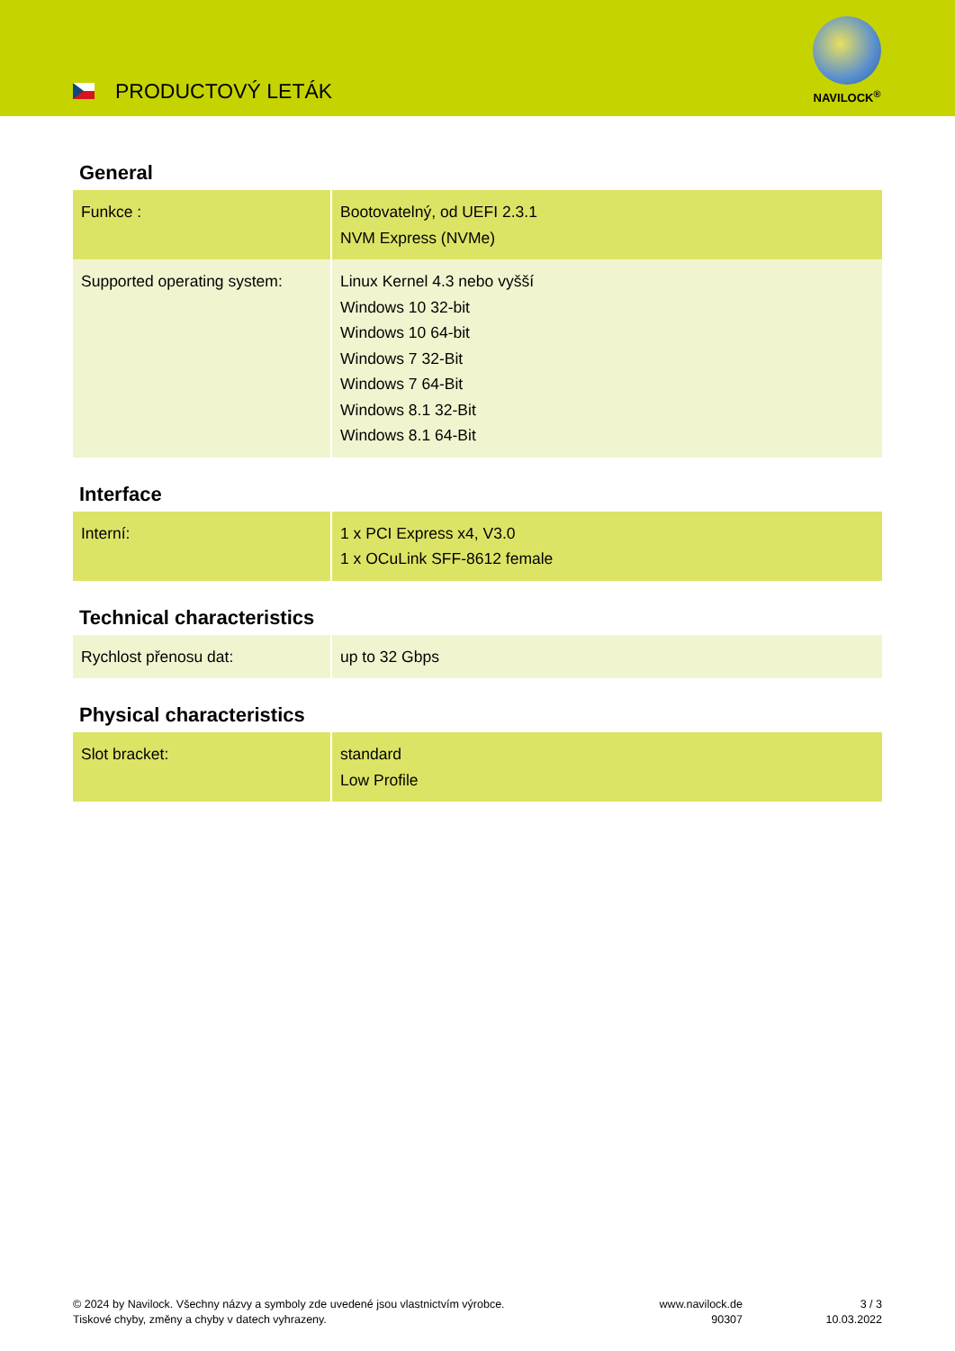PRODUCTOVÝ LETÁK
NAVILOCK<sup>®</sup>
General
| Funkce : | Bootovatelný, od UEFI 2.3.1 NVM Express (NVMe) |
| Supported operating system: | Linux Kernel 4.3 nebo vyšší Windows 10 32-bit Windows 10 64-bit Windows 7 32-Bit Windows 7 64-Bit Windows 8.1 32-Bit Windows 8.1 64-Bit |
Interface
| Interní: | 1 x PCI Express x4, V3.0 1 x OCuLink SFF-8612 female |
Technical characteristics
| Rychlost přenosu dat: | up to 32 Gbps |
Physical characteristics
| Slot bracket: | standard Low Profile |
© 2024 by Navilock. Všechny názvy a symboly zde uvedené jsou vlastnictvím výrobce.
Tiskové chyby, změny a chyby v datech vyhrazeny.
www.navilock.de
90307
3 / 3
10.03.2022